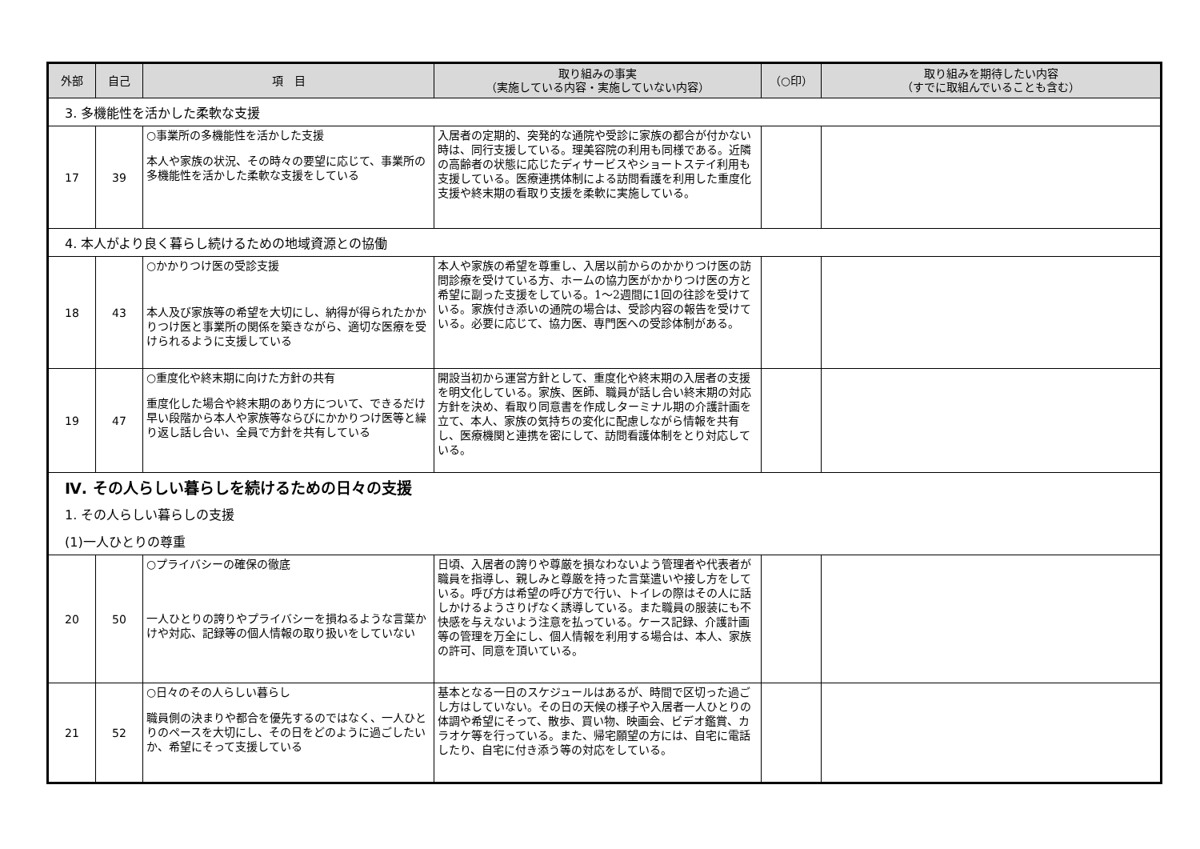| 外部 | 自己 | 項 目 | 取り組みの事実 （実施している内容・実施していない内容） | （○印） | 取り組みを期待したい内容 （すでに取組んでいることも含む） |
| --- | --- | --- | --- | --- | --- |
| 3. 多機能性を活かした柔軟な支援 | | | | | |
| 17 | 39 | ○事業所の多機能性を活かした支援 本人や家族の状況、その時々の要望に応じて、事業所の多機能性を活かした柔軟な支援をしている | 入居者の定期的、突発的な通院や受診に家族の都合が付かない時は、同行支援している。理美容院の利用も同様である。近隣の高齢者の状態に応じたディサービスやショートステイ利用も支援している。医療連携体制による訪問看護を利用した重度化支援や終末期の看取り支援を柔軟に実施している。 | | |
| 4. 本人がより良く暮らし続けるための地域資源との協働 | | | | | |
| 18 | 43 | ○かかりつけ医の受診支援 本人及び家族等の希望を大切にし、納得が得られたかかりつけ医と事業所の関係を築きながら、適切な医療を受けられるように支援している | 本人や家族の希望を尊重し、入居以前からのかかりつけ医の訪問診療を受けている方、ホームの協力医がかかりつけ医の方と希望に副った支援をしている。1～2週間に1回の往診を受けている。家族付き添いの通院の場合は、受診内容の報告を受けている。必要に応じて、協力医、専門医への受診体制がある。 | | |
| 19 | 47 | ○重度化や終末期に向けた方針の共有 重度化した場合や終末期のあり方について、できるだけ早い段階から本人や家族等ならびにかかりつけ医等と繰り返し話し合い、全員で方針を共有している | 開設当初から運営方針として、重度化や終末期の入居者の支援を明文化している。家族、医師、職員が話し合い終末期の対応方針を決め、看取り同意書を作成しターミナル期の介護計画を立て、本人、家族の気持ちの変化に配慮しながら情報を共有し、医療機関と連携を密にして、訪問看護体制をとり対応している。 | | |
| Ⅳ. その人らしい暮らしを続けるための日々の支援 | | | | | |
| 1. その人らしい暮らしの支援 | | | | | |
| (1)一人ひとりの尊重 | | | | | |
| 20 | 50 | ○プライバシーの確保の徹底 一人ひとりの誇りやプライバシーを損ねるような言葉かけや対応、記録等の個人情報の取り扱いをしていない | 日頃、入居者の誇りや尊厳を損なわないよう管理者や代表者が職員を指導し、親しみと尊厳を持った言葉遣いや接し方をしている。呼び方は希望の呼び方で行い、トイレの際はその人に話しかけるようさりげなく誘導している。また職員の服装にも不快感を与えないよう注意を払っている。ケース記録、介護計画等の管理を万全にし、個人情報を利用する場合は、本人、家族の許可、同意を頂いている。 | | |
| 21 | 52 | ○日々のその人らしい暮らし 職員側の決まりや都合を優先するのではなく、一人ひとりのペースを大切にし、その日をどのように過ごしたいか、希望にそって支援している | 基本となる一日のスケジュールはあるが、時間で区切った過ごし方はしていない。その日の天候の様子や入居者一人ひとりの体調や希望にそって、散歩、買い物、映画会、ビデオ鑑賞、カラオケ等を行っている。また、帰宅願望の方には、自宅に電話したり、自宅に付き添う等の対応をしている。 | | |